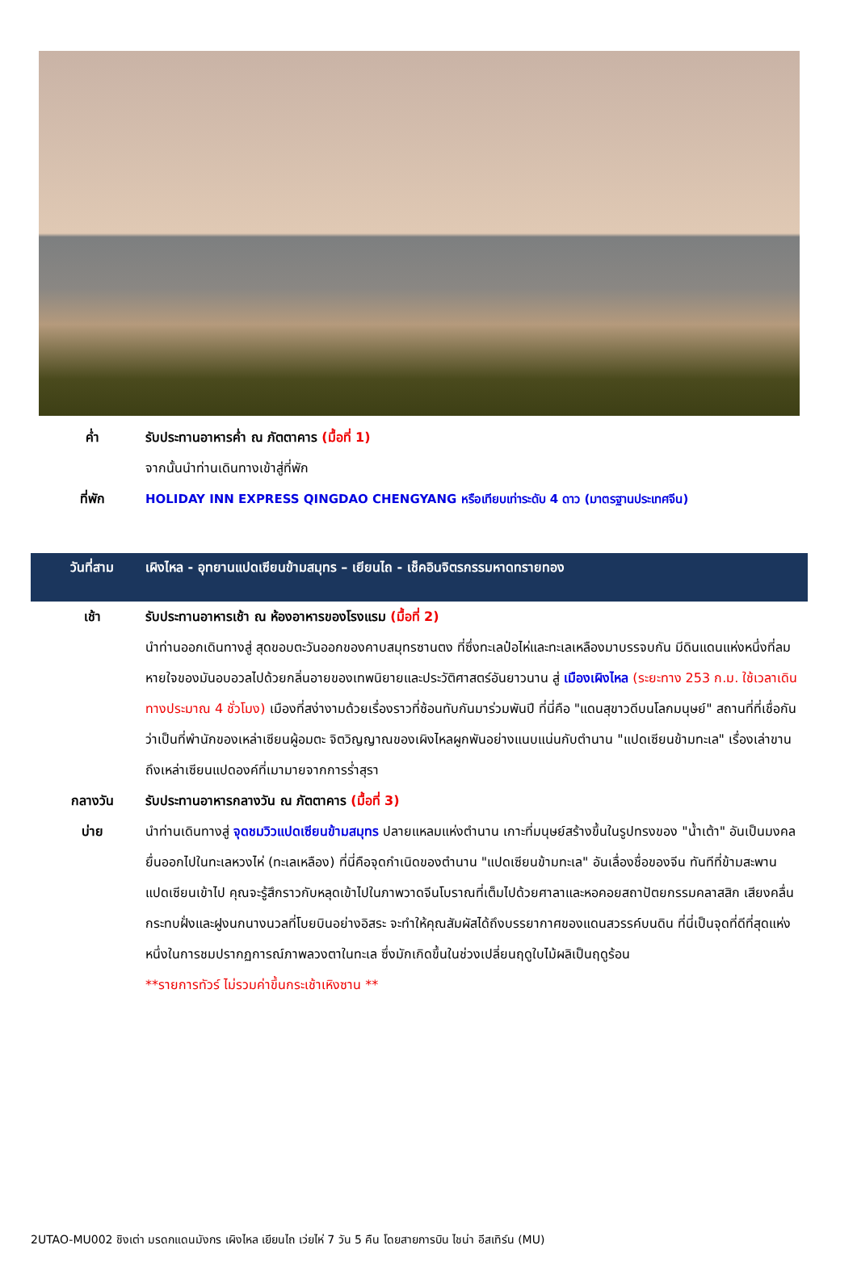ค่ำ รับประทานอาหารค่ำ ณ ภัตตาคาร (มื้อที่ 1)
จากนั้นนำท่านเดินทางเข้าสู่ที่พัก
ที่พัก HOLIDAY INN EXPRESS QINGDAO CHENGYANG หรือเทียบเท่าระดับ 4 ดาว (มาตรฐานประเทศจีน)
วันที่สาม เผิงไหล - อุทยานแปดเซียนข้ามสมุทร – เยียนไถ - เช็คอินจิตรกรรมหาดทรายทอง
เช้า รับประทานอาหารเช้า ณ ห้องอาหารของโรงแรม (มื้อที่ 2)
นำท่านออกเดินทางสู่ สุดขอบตะวันออกของคาบสมุทรซานตง ที่ซึ่งทะเลป๋อไห่และทะเลเหลืองมาบรรจบกัน มีดินแดนแห่งหนึ่งที่ลมหายใจของมันอบอวลไปด้วยกลิ่นอายของเทพนิยายและประวัติศาสตร์อันยาวนาน สู่ เมืองเผิงไหล (ระยะทาง 253 ก.ม. ใช้เวลาเดินทางประมาณ 4 ชั่วโมง) เมืองที่สง่างามด้วยเรื่องราวที่ซ้อนทับกันมาร่วมพันปี ที่นี่คือ "แดนสุขาวดีบนโลกมนุษย์" สถานที่ที่เชื่อกันว่าเป็นที่พำนักของเหล่าเซียนผู้อมตะ จิตวิญญาณของเผิงไหลผูกพันอย่างแนบแน่นกับตำนาน "แปดเซียนข้ามทะเล" เรื่องเล่าขานถึงเหล่าเซียนแปดองค์ที่เมามายจากการร่ำสุรา
กลางวัน
บ่าย
รับประทานอาหารกลางวัน ณ ภัตตาคาร (มื้อที่ 3)
นำท่านเดินทางสู่ จุดชมวิวแปดเซียนข้ามสมุทร ปลายแหลมแห่งตำนาน เกาะที่มนุษย์สร้างขึ้นในรูปทรงของ "น้ำเต้า" อันเป็นมงคล ยื่นออกไปในทะเลหวงไห่ (ทะเลเหลือง) ที่นี่คือจุดกำเนิดของตำนาน "แปดเซียนข้ามทะเล" อันเลื่องชื่อของจีน ทันทีที่ข้ามสะพานแปดเซียนเข้าไป คุณจะรู้สึกราวกับหลุดเข้าไปในภาพวาดจีนโบราณที่เต็มไปด้วยศาลาและหอคอยสถาปัตยกรรมคลาสสิก เสียงคลื่นกระทบฝั่งและฝูงนกนางนวลที่โบยบินอย่างอิสระ จะทำให้คุณสัมผัสได้ถึงบรรยากาศของแดนสวรรค์บนดิน ที่นี่เป็นจุดที่ดีที่สุดแห่งหนึ่งในการชมปรากฏการณ์ภาพลวงตาในทะเล ซึ่งมักเกิดขึ้นในช่วงเปลี่ยนฤดูใบไม้ผลิเป็นฤดูร้อน
**รายการทัวร์ ไม่รวมค่าขึ้นกระเช้าเหิงซาน **
2UTAO-MU002 ชิงเต่า มรดกแดนมังกร เผิงไหล เยียนไถ เว่ยไห่ 7 วัน 5 คืน โดยสายการบิน ไชน่า อีสเทิร์น (MU)